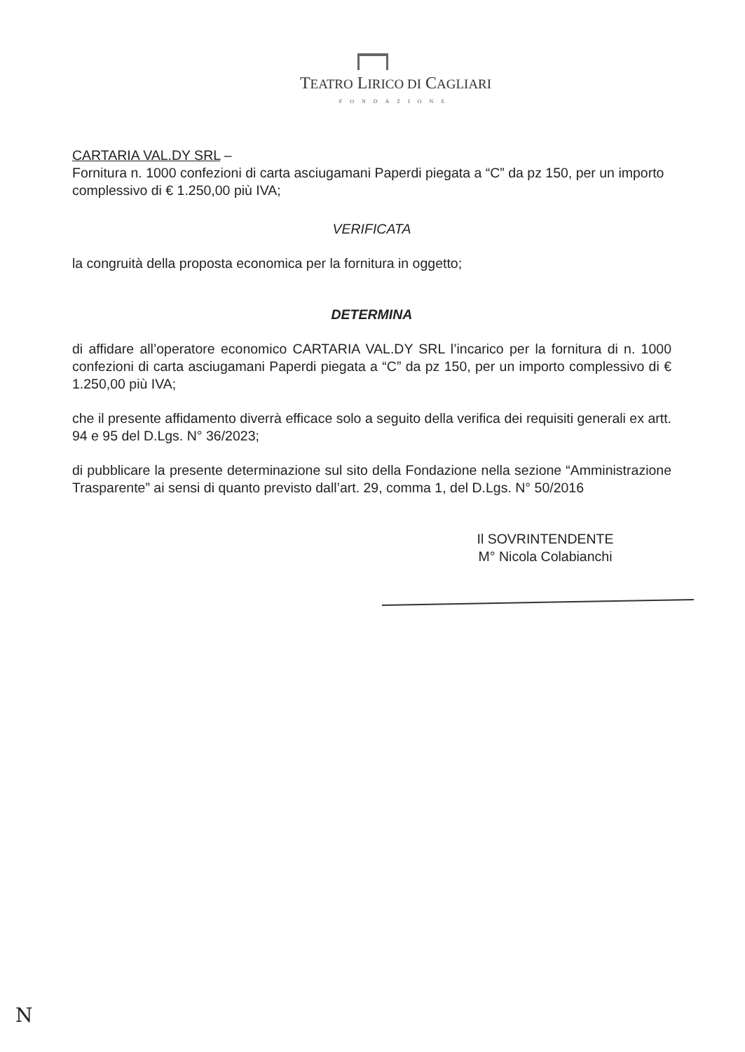TEATRO LIRICO DI CAGLIARI
FONDAZIONE
CARTARIA VAL.DY SRL –
Fornitura n. 1000 confezioni di carta asciugamani Paperdi piegata a “C” da pz 150, per un importo complessivo di € 1.250,00 più IVA;
VERIFICATA
la congruità della proposta economica per la fornitura in oggetto;
DETERMINA
di affidare all’operatore economico CARTARIA VAL.DY SRL l’incarico per la fornitura di n. 1000 confezioni di carta asciugamani Paperdi piegata a “C” da pz 150, per un importo complessivo di € 1.250,00 più IVA;
che il presente affidamento diverrà efficace solo a seguito della verifica dei requisiti generali ex artt. 94 e 95 del D.Lgs. N° 36/2023;
di pubblicare la presente determinazione sul sito della Fondazione nella sezione “Amministrazione Trasparente” ai sensi di quanto previsto dall’art. 29, comma 1, del D.Lgs. N° 50/2016
Il SOVRINTENDENTE
M° Nicola Colabianchi
N